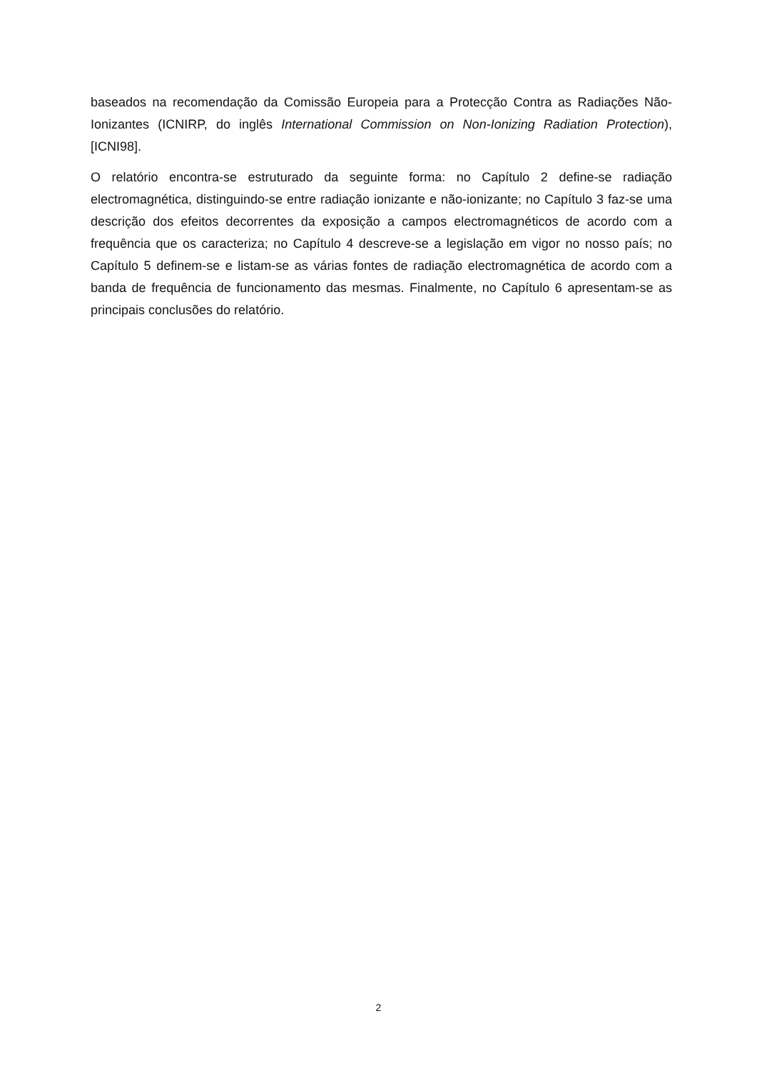baseados na recomendação da Comissão Europeia para a Protecção Contra as Radiações Não-Ionizantes (ICNIRP, do inglês International Commission on Non-Ionizing Radiation Protection), [ICNI98].
O relatório encontra-se estruturado da seguinte forma: no Capítulo 2 define-se radiação electromagnética, distinguindo-se entre radiação ionizante e não-ionizante; no Capítulo 3 faz-se uma descrição dos efeitos decorrentes da exposição a campos electromagnéticos de acordo com a frequência que os caracteriza; no Capítulo 4 descreve-se a legislação em vigor no nosso país; no Capítulo 5 definem-se e listam-se as várias fontes de radiação electromagnética de acordo com a banda de frequência de funcionamento das mesmas. Finalmente, no Capítulo 6 apresentam-se as principais conclusões do relatório.
2